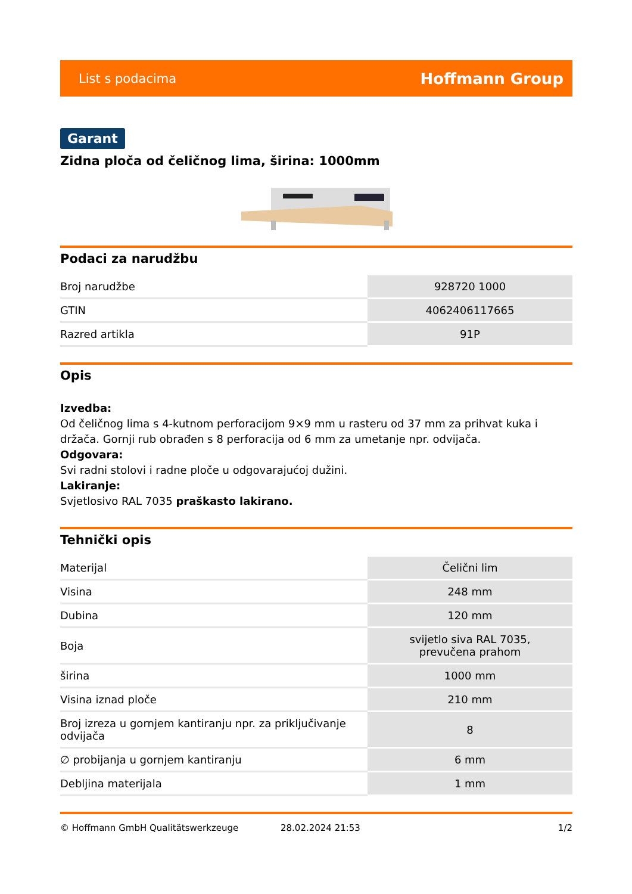List s podacima Hoffmann Group
Garant
Zidna ploča od čeličnog lima, širina: 1000mm
Podaci za narudžbu
| Broj narudžbe | 928720 1000 |
| GTIN | 4062406117665 |
| Razred artikla | 91P |
Opis
Izvedba:
Od čeličnog lima s 4-kutnom perforacijom 9×9 mm u rasteru od 37 mm za prihvat kuka i držača. Gornji rub obrađen s 8 perforacija od 6 mm za umetanje npr. odvijača.
Odgovara:
Svi radni stolovi i radne ploče u odgovarajućoj dužini.
Lakiranje:
Svjetlosivo RAL 7035 praškasto lakirano.
Tehnički opis
| Materijal | Čelični lim |
| Visina | 248 mm |
| Dubina | 120 mm |
| Boja | svijetlo siva RAL 7035, prevučena prahom |
| širina | 1000 mm |
| Visina iznad ploče | 210 mm |
| Broj izreza u gornjem kantiranju npr. za priključivanje odvijača | 8 |
| ∅ probijanja u gornjem kantiranju | 6 mm |
| Debljina materijala | 1 mm |
© Hoffmann GmbH Qualitätswerkzeuge 28.02.2024 21:53 1/2